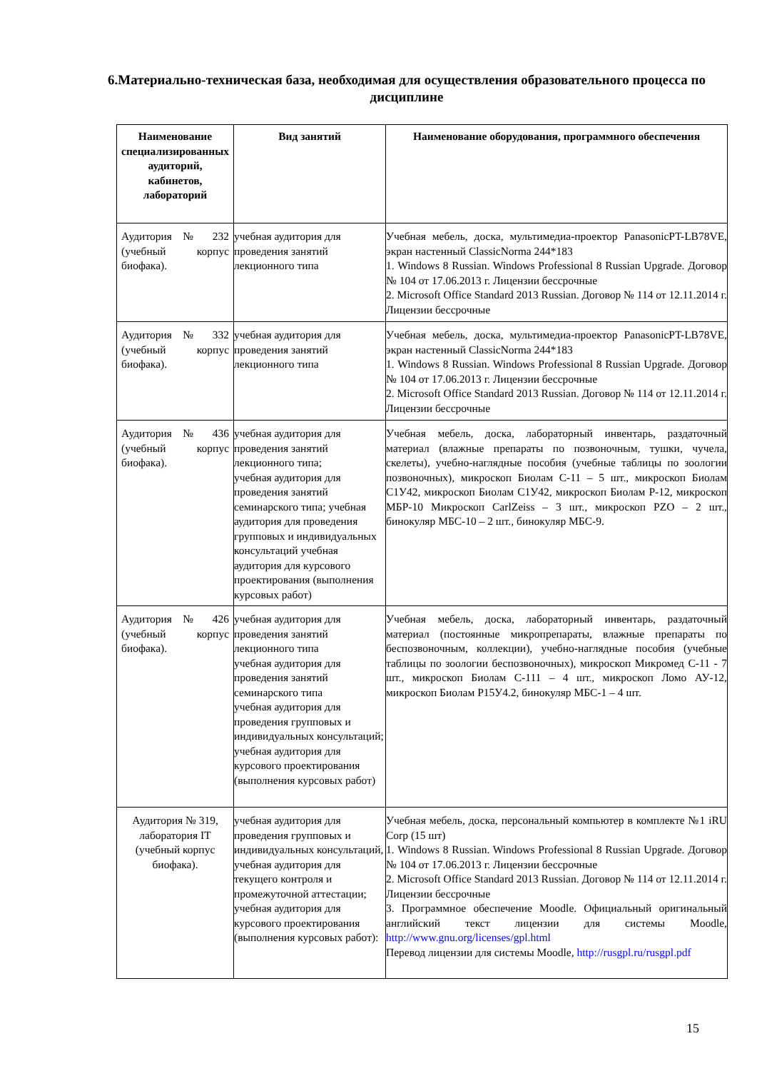6.Материально-техническая база, необходимая для осуществления образовательного процесса по дисциплине
| Наименование специализированных аудиторий, кабинетов, лабораторий | Вид занятий | Наименование оборудования, программного обеспечения |
| --- | --- | --- |
| Аудитория № 232 (учебный корпус биофака). | учебная аудитория для проведения занятий лекционного типа | Учебная мебель, доска, мультимедиа-проектор PanasonicPT-LB78VE, экран настенный ClassicNorma 244*183 1. Windows 8 Russian. Windows Professional 8 Russian Upgrade. Договор № 104 от 17.06.2013 г. Лицензии бессрочные 2. Microsoft Office Standard 2013 Russian. Договор № 114 от 12.11.2014 г. Лицензии бессрочные |
| Аудитория № 332 (учебный корпус биофака). | учебная аудитория для проведения занятий лекционного типа | Учебная мебель, доска, мультимедиа-проектор PanasonicPT-LB78VE, экран настенный ClassicNorma 244*183 1. Windows 8 Russian. Windows Professional 8 Russian Upgrade. Договор № 104 от 17.06.2013 г. Лицензии бессрочные 2. Microsoft Office Standard 2013 Russian. Договор № 114 от 12.11.2014 г. Лицензии бессрочные |
| Аудитория № 436 (учебный корпус биофака). | учебная аудитория для проведения занятий лекционного типа; учебная аудитория для проведения занятий семинарского типа; учебная аудитория для проведения групповых и индивидуальных консультаций учебная аудитория для курсового проектирования (выполнения курсовых работ) | Учебная мебель, доска, лабораторный инвентарь, раздаточный материал (влажные препараты по позвоночным, тушки, чучела, скелеты), учебно-наглядные пособия (учебные таблицы по зоологии позвоночных), микроскоп Биолам С-11 – 5 шт., микроскоп Биолам С1У42, микроскоп Биолам С1У42, микроскоп Биолам Р-12, микроскоп МБР-10 Микроскоп CarlZeiss – 3 шт., микроскоп PZO – 2 шт., бинокуляр МБС-10 – 2 шт., бинокуляр МБС-9. |
| Аудитория № 426 (учебный корпус биофака). | учебная аудитория для проведения занятий лекционного типа учебная аудитория для проведения занятий семинарского типа учебная аудитория для проведения групповых и индивидуальных консультаций; учебная аудитория для курсового проектирования (выполнения курсовых работ) | Учебная мебель, доска, лабораторный инвентарь, раздаточный материал (постоянные микропрепараты, влажные препараты по беспозвоночным, коллекции), учебно-наглядные пособия (учебные таблицы по зоологии беспозвоночных), микроскоп Микромед С-11 - 7 шт., микроскоп Биолам С-111 – 4 шт., микроскоп Ломо АУ-12, микроскоп Биолам Р15У4.2, бинокуляр МБС-1 – 4 шт. |
| Аудитория № 319, лаборатория IT (учебный корпус биофака). | учебная аудитория для проведения групповых и индивидуальных консультаций, учебная аудитория для текущего контроля и промежуточной аттестации; учебная аудитория для курсового проектирования (выполнения курсовых работ): | Учебная мебель, доска, персональный компьютер в комплекте №1 iRU Corp (15 шт) 1. Windows 8 Russian. Windows Professional 8 Russian Upgrade. Договор № 104 от 17.06.2013 г. Лицензии бессрочные 2. Microsoft Office Standard 2013 Russian. Договор № 114 от 12.11.2014 г. Лицензии бессрочные 3. Программное обеспечение Moodle. Официальный оригинальный английский текст лицензии для системы Moodle, http://www.gnu.org/licenses/gpl.html Перевод лицензии для системы Moodle, http://rusgpl.ru/rusgpl.pdf |
15